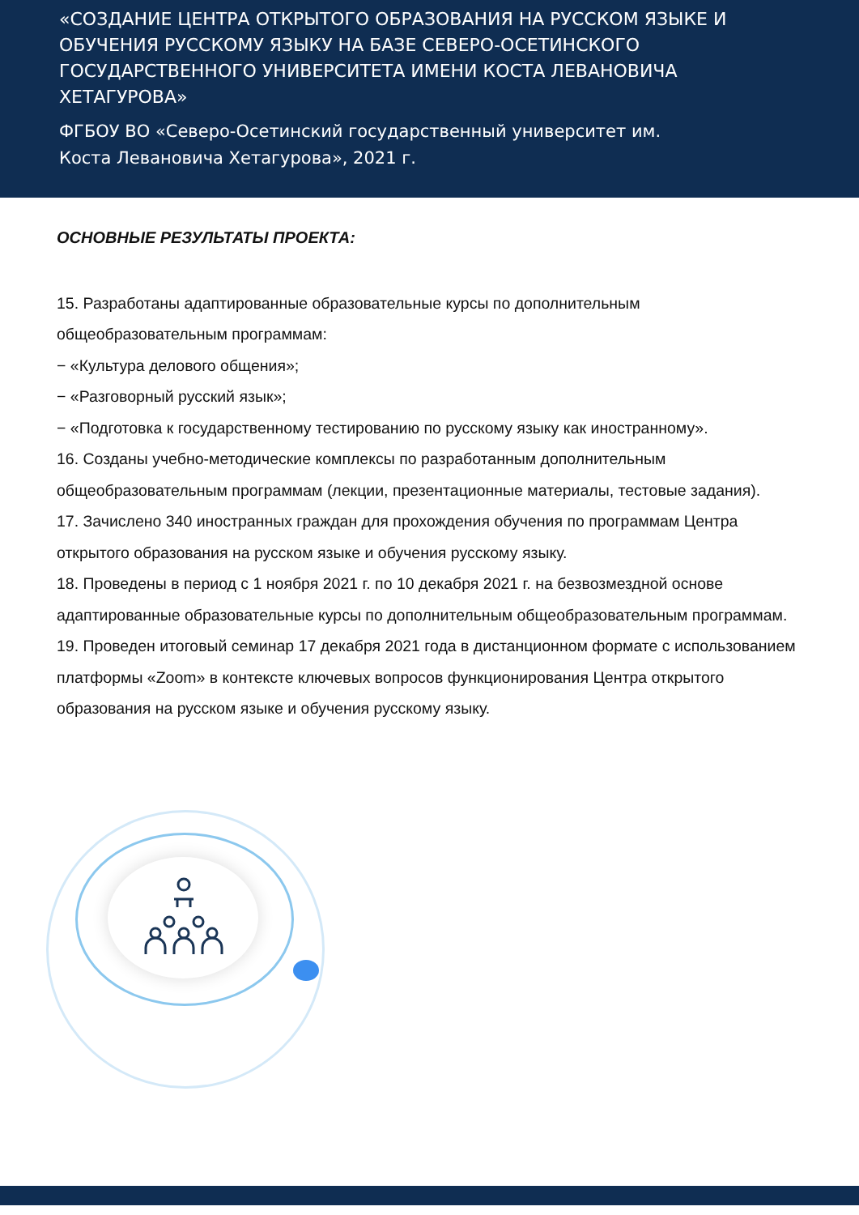«СОЗДАНИЕ ЦЕНТРА ОТКРЫТОГО ОБРАЗОВАНИЯ НА РУССКОМ ЯЗЫКЕ И ОБУЧЕНИЯ РУССКОМУ ЯЗЫКУ НА БАЗЕ СЕВЕРО-ОСЕТИНСКОГО ГОСУДАРСТВЕННОГО УНИВЕРСИТЕТА ИМЕНИ КОСТА ЛЕВАНОВИЧА ХЕТАГУРОВА»
ФГБОУ ВО «Северо-Осетинский государственный университет им. Коста Левановича Хетагурова», 2021 г.
ОСНОВНЫЕ РЕЗУЛЬТАТЫ ПРОЕКТА:
15. Разработаны адаптированные образовательные курсы по дополнительным общеобразовательным программам:
− «Культура делового общения»;
− «Разговорный русский язык»;
− «Подготовка к государственному тестированию по русскому языку как иностранному».
16. Созданы учебно-методические комплексы по разработанным дополнительным общеобразовательным программам (лекции, презентационные материалы, тестовые задания).
17. Зачислено 340 иностранных граждан для прохождения обучения по программам Центра открытого образования на русском языке и обучения русскому языку.
18. Проведены в период с 1 ноября 2021 г. по 10 декабря 2021 г. на безвозмездной основе адаптированные образовательные курсы по дополнительным общеобразовательным программам.
19. Проведен итоговый семинар 17 декабря 2021 года в дистанционном формате с использованием платформы «Zoom» в контексте ключевых вопросов функционирования Центра открытого образования на русском языке и обучения русскому языку.